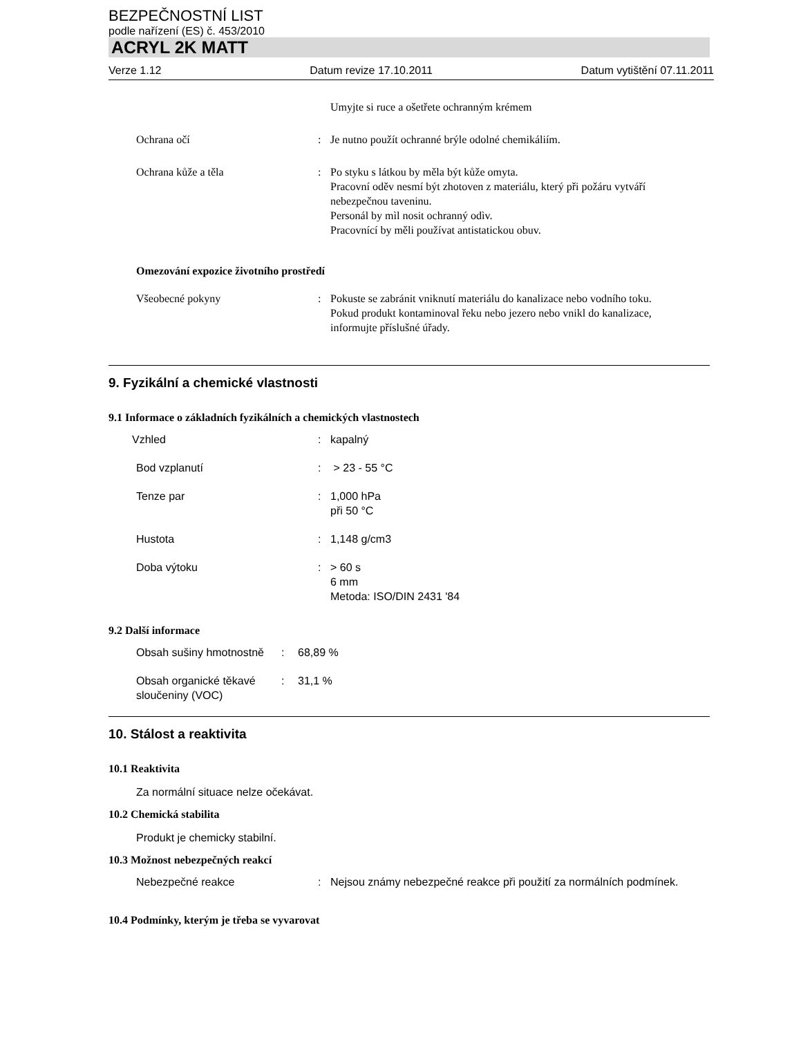BEZPEČNOSTNÍ LIST
podle nařízení (ES) č. 453/2010
ACRYL 2K MATT
Verze 1.12 Datum revize 17.10.2011 Datum vytištění 07.11.2011
Umyjte si ruce a ošetřete ochranným krémem
Ochrana očí : Je nutno použít ochranné brýle odolné chemikáliím.
Ochrana kůže a těla : Po styku s látkou by měla být kůže omyta.
Pracovní oděv nesmí být zhotoven z materiálu, který při požáru vytváří nebezpečnou taveninu.
Personál by mìl nosit ochranný odìv.
Pracovnící by měli používat antistatickou obuv.
Omezování expozice životního prostředí
Všeobecné pokyny : Pokuste se zabránit vniknutí materiálu do kanalizace nebo vodního toku.
Pokud produkt kontaminoval řeku nebo jezero nebo vnikl do kanalizace, informujte příslušné úřady.
9. Fyzikální a chemické vlastnosti
9.1 Informace o základních fyzikálních a chemických vlastnostech
Vzhled : kapalný
Bod vzplanutí : > 23 - 55 °C
Tenze par : 1,000 hPa
při 50 °C
Hustota : 1,148 g/cm3
Doba výtoku : > 60 s
6 mm
Metoda: ISO/DIN 2431 '84
9.2 Další informace
Obsah sušiny hmotnostně
: 68,89 %
Obsah organické těkavé sloučeniny (VOC)
: 31,1 %
10. Stálost a reaktivita
10.1 Reaktivita
Za normální situace nelze očekávat.
10.2 Chemická stabilita
Produkt je chemicky stabilní.
10.3 Možnost nebezpečných reakcí
Nebezpečné reakce : Nejsou známy nebezpečné reakce při použití za normálních podmínek.
10.4 Podmínky, kterým je třeba se vyvarovat